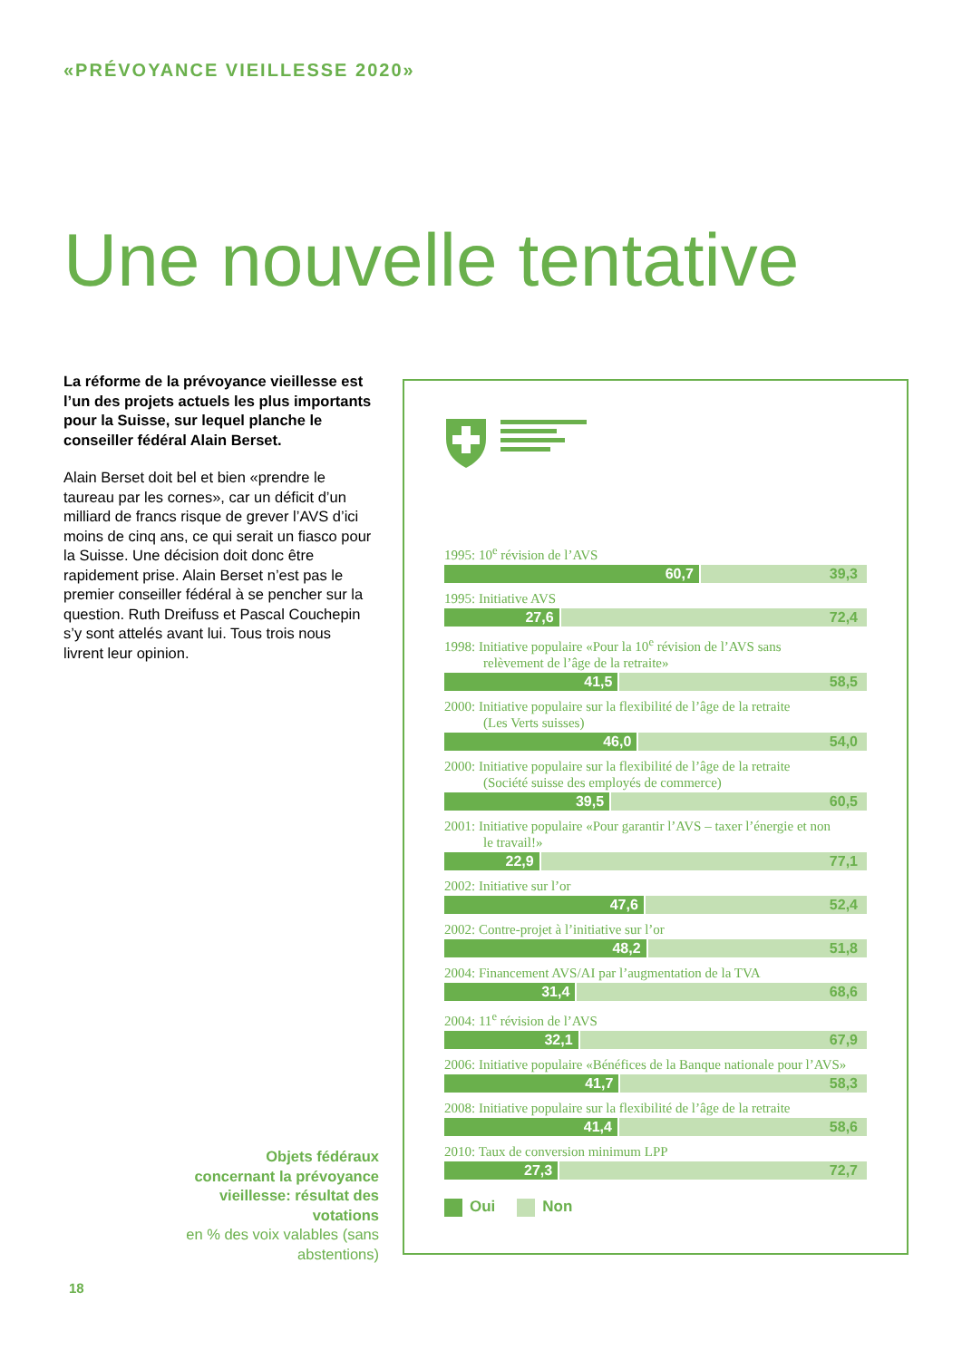«PRÉVOYANCE VIEILLESSE 2020»
Une nouvelle tentative
La réforme de la prévoyance vieillesse est l’un des projets actuels les plus importants pour la Suisse, sur lequel planche le conseiller fédéral Alain Berset.
Alain Berset doit bel et bien «prendre le taureau par les cornes», car un déficit d’un milliard de francs risque de grever l’AVS d’ici moins de cinq ans, ce qui serait un fiasco pour la Suisse. Une décision doit donc être rapidement prise. Alain Berset n’est pas le premier conseiller fédéral à se pencher sur la question. Ruth Dreifuss et Pascal Couchepin s’y sont attelés avant lui. Tous trois nous livrent leur opinion.
Objets fédéraux concernant la prévoyance vieillesse: résultat des votations
en % des voix valables (sans abstentions)
18
1995: 10<sup>e</sup> révision de l’AVS
60,7 39,3
1995: Initiative AVS
27,6 72,4
1998: Initiative populaire «Pour la 10<sup>e</sup> révision de l’AVS sans
relèvement de l’âge de la retraite»
41,5 58,5
2000: Initiative populaire sur la flexibilité de l’âge de la retraite
(Les Verts suisses)
46,0 54,0
2000: Initiative populaire sur la flexibilité de l’âge de la retraite
(Société suisse des employés de commerce)
39,5 60,5
2001: Initiative populaire «Pour garantir l’AVS – taxer l’énergie et non
le travail!»
22,9 77,1
2002: Initiative sur l’or
47,6 52,4
2002: Contre-projet à l’initiative sur l’or
48,2 51,8
2004: Financement AVS/AI par l’augmentation de la TVA
31,4 68,6
2004: 11<sup>e</sup> révision de l’AVS
32,1 67,9
2006: Initiative populaire «Bénéfices de la Banque nationale pour l’AVS»
41,7 58,3
2008: Initiative populaire sur la flexibilité de l’âge de la retraite
41,4 58,6
2010: Taux de conversion minimum LPP
27,3 72,7
Oui Non